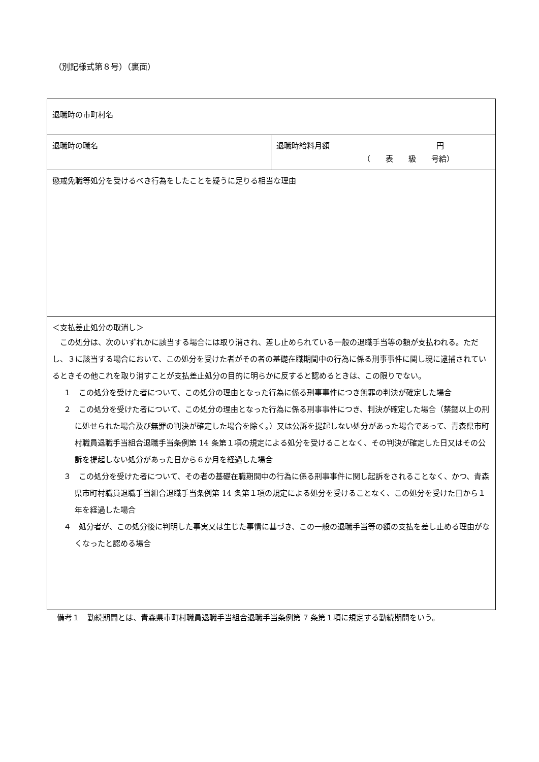（別記様式第８号）（裏面）
| 退職時の市町村名 | |
| 退職時の職名 | 退職時給料月額 円 （ 表 級 号給） |
| 懲戒免職等処分を受けるべき行為をしたことを疑うに足りる相当な理由 | |
| ＜支払差止処分の取消し＞ この処分は、次のいずれかに該当する場合には取り消され、差し止められている一般の退職手当等の額が支払われる。ただし、３に該当する場合において、この処分を受けた者がその者の基礎在職期間中の行為に係る刑事事件に関し現に逮捕されているときその他これを取り消すことが支払差止処分の目的に明らかに反すると認めるときは、この限りでない。 １ この処分を受けた者について、この処分の理由となった行為に係る刑事事件につき無罪の判決が確定した場合 ２ この処分を受けた者について、この処分の理由となった行為に係る刑事事件につき、判決が確定した場合（禁錮以上の刑に処せられた場合及び無罪の判決が確定した場合を除く。）又は公訴を提起しない処分があった場合であって、青森県市町村職員退職手当組合退職手当条例第 14 条第１項の規定による処分を受けることなく、その判決が確定した日又はその公訴を提起しない処分があった日から６か月を経過した場合 ３ この処分を受けた者について、その者の基礎在職期間中の行為に係る刑事事件に関し起訴をされることなく、かつ、青森県市町村職員退職手当組合退職手当条例第 14 条第１項の規定による処分を受けることなく、この処分を受けた日から１年を経過した場合 ４ 処分者が、この処分後に判明した事実又は生じた事情に基づき、この一般の退職手当等の額の支払を差し止める理由がなくなったと認める場合 | |
備考１　勤続期間とは、青森県市町村職員退職手当組合退職手当条例第 7 条第１項に規定する勤続期間をいう。